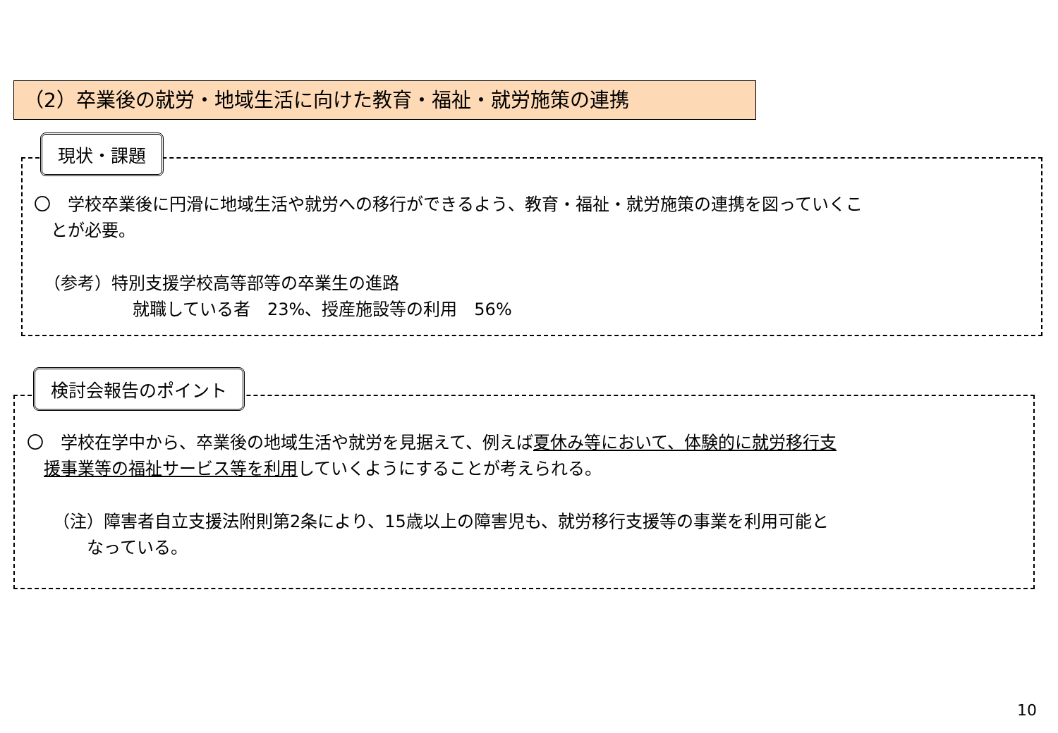（2）卒業後の就労・地域生活に向けた教育・福祉・就労施策の連携
現状・課題
〇　学校卒業後に円滑に地域生活や就労への移行ができるよう、教育・福祉・就労施策の連携を図っていくこ
　とが必要。
（参考）特別支援学校高等部等の卒業生の進路
就職している者　23%、授産施設等の利用　56%
検討会報告のポイント
〇　学校在学中から、卒業後の地域生活や就労を見据えて、例えば夏休み等において、体験的に就労移行支
　援事業等の福祉サービス等を利用していくようにすることが考えられる。
（注）障害者自立支援法附則第2条により、15歳以上の障害児も、就労移行支援等の事業を利用可能と
なっている。
10